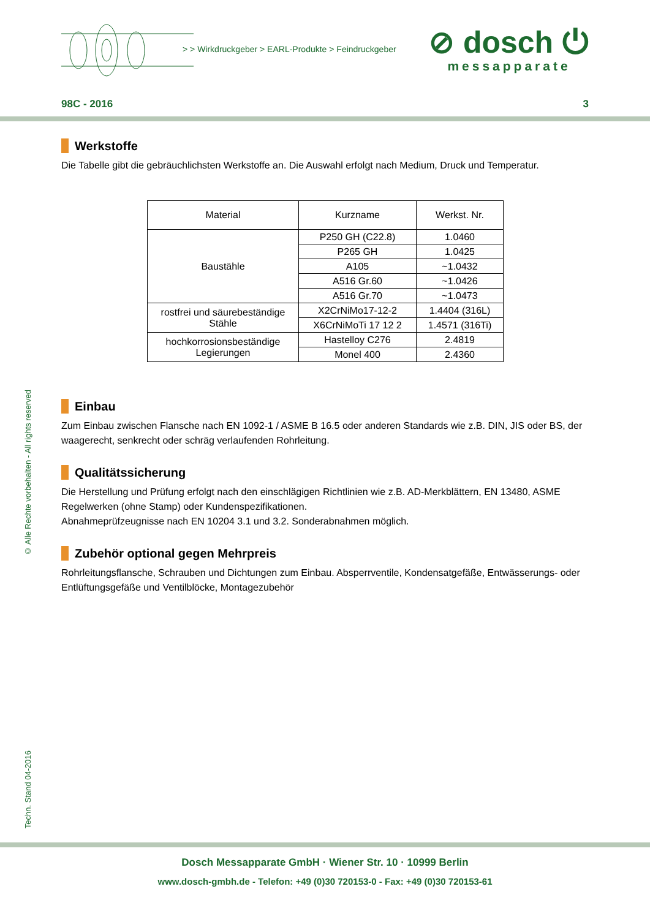> > Wirkdruckgeber > EARL-Produkte > Feindruckgeber
⊘ dosch ⏻
messapparate
98C - 2016 3
Werkstoffe
Die Tabelle gibt die gebräuchlichsten Werkstoffe an. Die Auswahl erfolgt nach Medium, Druck und Temperatur.
| Material | Kurzname | Werkst. Nr. |
| Baustähle | P250 GH (C22.8) | 1.0460 |
| | P265 GH | 1.0425 |
| | A105 | ~1.0432 |
| | A516 Gr.60 | ~1.0426 |
| | A516 Gr.70 | ~1.0473 |
| rostfrei und säurebeständige Stähle | X2CrNiMo17-12-2 | 1.4404 (316L) |
| | X6CrNiMoTi 17 12 2 | 1.4571 (316Ti) |
| hochkorrosionsbeständige Legierungen | Hastelloy C276 | 2.4819 |
| | Monel 400 | 2.4360 |
Einbau
Zum Einbau zwischen Flansche nach EN 1092-1 / ASME B 16.5 oder anderen Standards wie z.B. DIN, JIS oder BS, der waagerecht, senkrecht oder schräg verlaufenden Rohrleitung.
Qualitätssicherung
Die Herstellung und Prüfung erfolgt nach den einschlägigen Richtlinien wie z.B. AD-Merkblättern, EN 13480, ASME Regelwerken (ohne Stamp) oder Kundenspezifikationen.
Abnahmeprüfzeugnisse nach EN 10204 3.1 und 3.2. Sonderabnahmen möglich.
Zubehör optional gegen Mehrpreis
Rohrleitungsflansche, Schrauben und Dichtungen zum Einbau. Absperrventile, Kondensatgefäße, Entwässerungs- oder Entlüftungsgefäße und Ventilblöcke, Montagezubehör
© Alle Rechte vorbehalten - All rights reserved
Techn. Stand 04-2016
Dosch Messapparate GmbH · Wiener Str. 10 · 10999 Berlin
www.dosch-gmbh.de - Telefon: +49 (0)30 720153-0 - Fax: +49 (0)30 720153-61